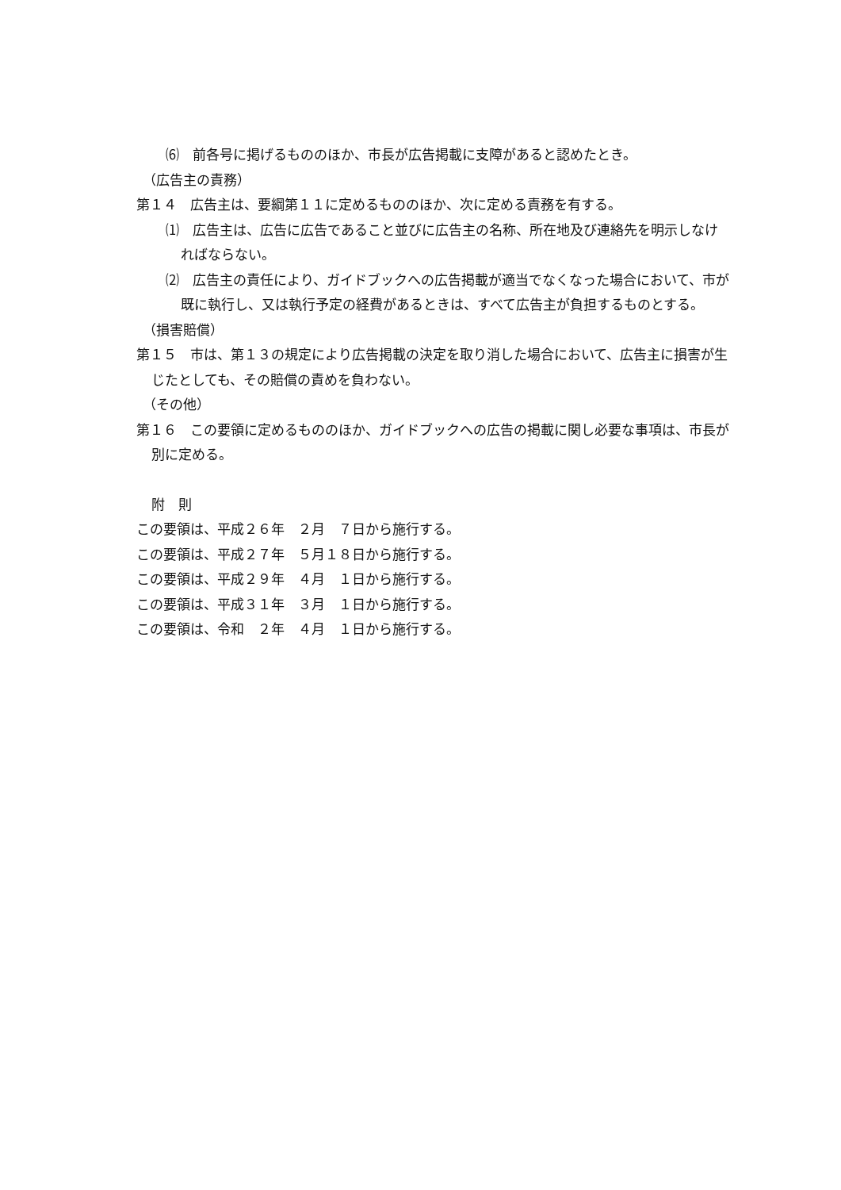⑹　前各号に掲げるもののほか、市長が広告掲載に支障があると認めたとき。
（広告主の責務）
第１４　広告主は、要綱第１１に定めるもののほか、次に定める責務を有する。
⑴　広告主は、広告に広告であること並びに広告主の名称、所在地及び連絡先を明示しなければならない。
⑵　広告主の責任により、ガイドブックへの広告掲載が適当でなくなった場合において、市が既に執行し、又は執行予定の経費があるときは、すべて広告主が負担するものとする。
（損害賠償）
第１５　市は、第１３の規定により広告掲載の決定を取り消した場合において、広告主に損害が生じたとしても、その賠償の責めを負わない。
（その他）
第１６　この要領に定めるもののほか、ガイドブックへの広告の掲載に関し必要な事項は、市長が別に定める。
附　則
この要領は、平成２６年　２月　７日から施行する。
この要領は、平成２７年　５月１８日から施行する。
この要領は、平成２９年　４月　１日から施行する。
この要領は、平成３１年　３月　１日から施行する。
この要領は、令和　２年　４月　１日から施行する。